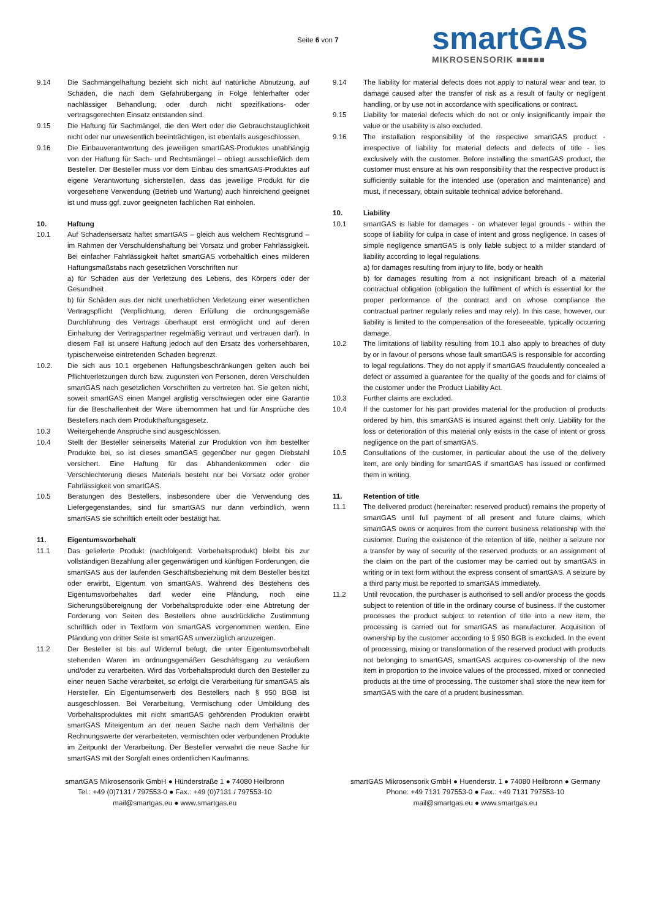Seite 6 von 7 smartGAS
MIKROSENSORIK ■■■■■
9.14 Die Sachmängelhaftung bezieht sich nicht auf natürliche Abnutzung, auf Schäden, die nach dem Gefahrübergang in Folge fehlerhafter oder nachlässiger Behandlung, oder durch nicht spezifikations- oder vertragsgerechten Einsatz entstanden sind.
9.15 Die Haftung für Sachmängel, die den Wert oder die Gebrauchstauglichkeit nicht oder nur unwesentlich beeinträchtigen, ist ebenfalls ausgeschlossen.
9.16 Die Einbauverantwortung des jeweiligen smartGAS-Produktes unabhängig von der Haftung für Sach- und Rechtsmängel – obliegt ausschließlich dem Besteller. Der Besteller muss vor dem Einbau des smartGAS-Produktes auf eigene Verantwortung sicherstellen, dass das jeweilige Produkt für die vorgesehene Verwendung (Betrieb und Wartung) auch hinreichend geeignet ist und muss ggf. zuvor geeigneten fachlichen Rat einholen.
10. Haftung
10.1 Auf Schadensersatz haftet smartGAS – gleich aus welchem Rechtsgrund – im Rahmen der Verschuldenshaftung bei Vorsatz und grober Fahrlässigkeit. Bei einfacher Fahrlässigkeit haftet smartGAS vorbehaltlich eines milderen Haftungsmaßstabs nach gesetzlichen Vorschriften nur
a) für Schäden aus der Verletzung des Lebens, des Körpers oder der Gesundheit
b) für Schäden aus der nicht unerheblichen Verletzung einer wesentlichen Vertragspflicht (Verpflichtung, deren Erfüllung die ordnungsgemäße Durchführung des Vertrags überhaupt erst ermöglicht und auf deren Einhaltung der Vertragspartner regelmäßig vertraut und vertrauen darf). In diesem Fall ist unsere Haftung jedoch auf den Ersatz des vorhersehbaren, typischerweise eintretenden Schaden begrenzt.
10.2. Die sich aus 10.1 ergebenen Haftungsbeschränkungen gelten auch bei Pflichtverletzungen durch bzw. zugunsten von Personen, deren Verschulden smartGAS nach gesetzlichen Vorschriften zu vertreten hat. Sie gelten nicht, soweit smartGAS einen Mangel arglistig verschwiegen oder eine Garantie für die Beschaffenheit der Ware übernommen hat und für Ansprüche des Bestellers nach dem Produkthaftungsgesetz.
10.3 Weitergehende Ansprüche sind ausgeschlossen.
10.4 Stellt der Besteller seinerseits Material zur Produktion von ihm bestellter Produkte bei, so ist dieses smartGAS gegenüber nur gegen Diebstahl versichert. Eine Haftung für das Abhandenkommen oder die Verschlechterung dieses Materials besteht nur bei Vorsatz oder grober Fahrlässigkeit von smartGAS.
10.5 Beratungen des Bestellers, insbesondere über die Verwendung des Liefergegenstandes, sind für smartGAS nur dann verbindlich, wenn smartGAS sie schriftlich erteilt oder bestätigt hat.
11. Eigentumsvorbehalt
11.1 Das gelieferte Produkt (nachfolgend: Vorbehaltsprodukt) bleibt bis zur vollständigen Bezahlung aller gegenwärtigen und künftigen Forderungen, die smartGAS aus der laufenden Geschäftsbeziehung mit dem Besteller besitzt oder erwirbt, Eigentum von smartGAS. Während des Bestehens des Eigentumsvorbehaltes darf weder eine Pfändung, noch eine Sicherungsübereignung der Vorbehaltsprodukte oder eine Abtretung der Forderung von Seiten des Bestellers ohne ausdrückliche Zustimmung schriftlich oder in Textform von smartGAS vorgenommen werden. Eine Pfändung von dritter Seite ist smartGAS unverzüglich anzuzeigen.
11.2 Der Besteller ist bis auf Widerruf befugt, die unter Eigentumsvorbehalt stehenden Waren im ordnungsgemäßen Geschäftsgang zu veräußern und/oder zu verarbeiten. Wird das Vorbehaltsprodukt durch den Besteller zu einer neuen Sache verarbeitet, so erfolgt die Verarbeitung für smartGAS als Hersteller. Ein Eigentumserwerb des Bestellers nach § 950 BGB ist ausgeschlossen. Bei Verarbeitung, Vermischung oder Umbildung des Vorbehaltsproduktes mit nicht smartGAS gehörenden Produkten erwirbt smartGAS Miteigentum an der neuen Sache nach dem Verhältnis der Rechnungswerte der verarbeiteten, vermischten oder verbundenen Produkte im Zeitpunkt der Verarbeitung. Der Besteller verwahrt die neue Sache für smartGAS mit der Sorgfalt eines ordentlichen Kaufmanns.
9.14 The liability for material defects does not apply to natural wear and tear, to damage caused after the transfer of risk as a result of faulty or negligent handling, or by use not in accordance with specifications or contract.
9.15 Liability for material defects which do not or only insignificantly impair the value or the usability is also excluded.
9.16 The installation responsibility of the respective smartGAS product - irrespective of liability for material defects and defects of title - lies exclusively with the customer. Before installing the smartGAS product, the customer must ensure at his own responsibility that the respective product is sufficiently suitable for the intended use (operation and maintenance) and must, if necessary, obtain suitable technical advice beforehand.
10. Liability
10.1 smartGAS is liable for damages - on whatever legal grounds - within the scope of liability for culpa in case of intent and gross negligence. In cases of simple negligence smartGAS is only liable subject to a milder standard of liability according to legal regulations.
a) for damages resulting from injury to life, body or health
b) for damages resulting from a not insignificant breach of a material contractual obligation (obligation the fulfilment of which is essential for the proper performance of the contract and on whose compliance the contractual partner regularly relies and may rely). In this case, however, our liability is limited to the compensation of the foreseeable, typically occurring damage.
10.2 The limitations of liability resulting from 10.1 also apply to breaches of duty by or in favour of persons whose fault smartGAS is responsible for according to legal regulations. They do not apply if smartGAS fraudulently concealed a defect or assumed a guarantee for the quality of the goods and for claims of the customer under the Product Liability Act.
10.3 Further claims are excluded.
10.4 If the customer for his part provides material for the production of products ordered by him, this smartGAS is insured against theft only. Liability for the loss or deterioration of this material only exists in the case of intent or gross negligence on the part of smartGAS.
10.5 Consultations of the customer, in particular about the use of the delivery item, are only binding for smartGAS if smartGAS has issued or confirmed them in writing.
11. Retention of title
11.1 The delivered product (hereinafter: reserved product) remains the property of smartGAS until full payment of all present and future claims, which smartGAS owns or acquires from the current business relationship with the customer. During the existence of the retention of title, neither a seizure nor a transfer by way of security of the reserved products or an assignment of the claim on the part of the customer may be carried out by smartGAS in writing or in text form without the express consent of smartGAS. A seizure by a third party must be reported to smartGAS immediately.
11.2 Until revocation, the purchaser is authorised to sell and/or process the goods subject to retention of title in the ordinary course of business. If the customer processes the product subject to retention of title into a new item, the processing is carried out for smartGAS as manufacturer. Acquisition of ownership by the customer according to § 950 BGB is excluded. In the event of processing, mixing or transformation of the reserved product with products not belonging to smartGAS, smartGAS acquires co-ownership of the new item in proportion to the invoice values of the processed, mixed or connected products at the time of processing. The customer shall store the new item for smartGAS with the care of a prudent businessman.
smartGAS Mikrosensorik GmbH ● Hünderstraße 1 ● 74080 Heilbronn
Tel.: +49 (0)7131 / 797553-0 ● Fax.: +49 (0)7131 / 797553-10
mail@smartgas.eu ● www.smartgas.eu
smartGAS Mikrosensorik GmbH ● Huenderstr. 1 ● 74080 Heilbronn ● Germany
Phone: +49 7131 797553-0 ● Fax.: +49 7131 797553-10
mail@smartgas.eu ● www.smartgas.eu